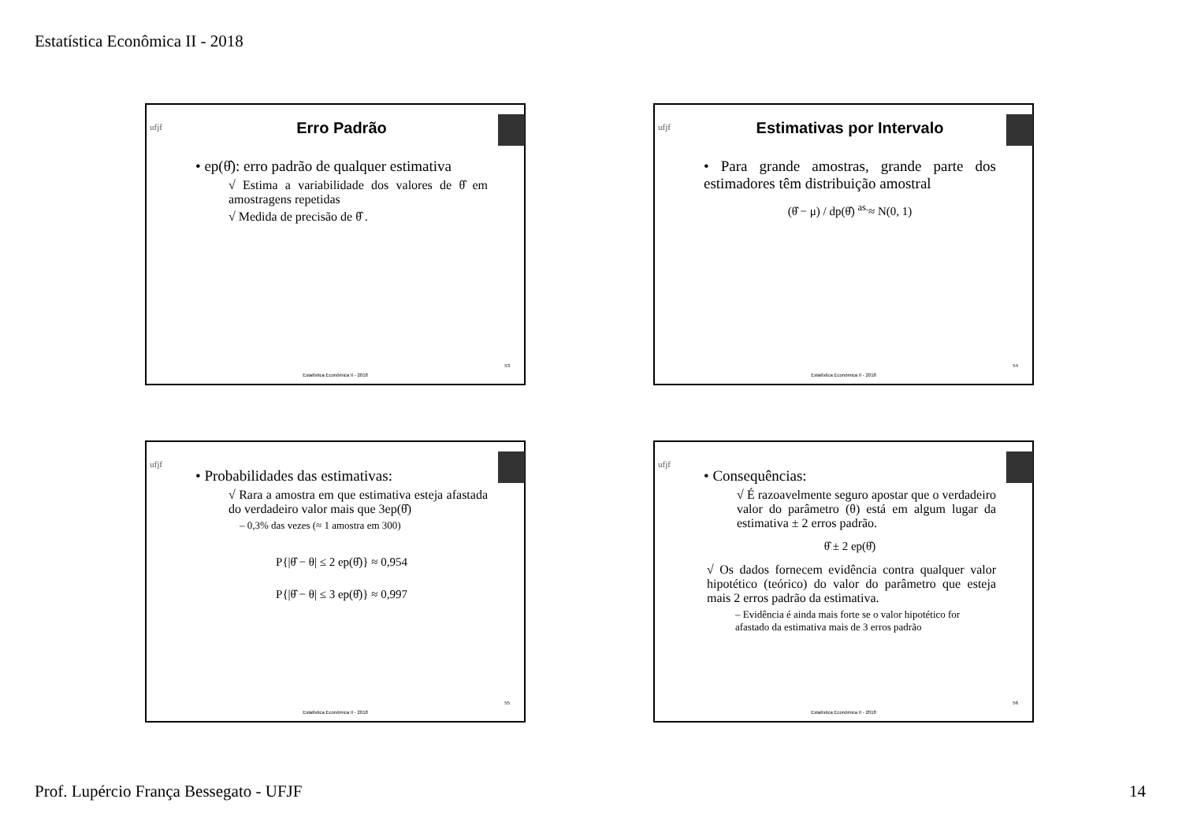Estatística Econômica II - 2018
ufjf
Erro Padrão
• ep(θ̂): erro padrão de qualquer estimativa
√ Estima a variabilidade dos valores de θ̂ em amostragens repetidas
√ Medida de precisão de θ̂ .
53
Estatística Econômica II - 2018
ufjf
Estimativas por Intervalo
• Para grande amostras, grande parte dos estimadores têm distribuição amostral
(θ̂ − μ) / dp(θ̂) <sup>as.</sup>≈ N(0, 1)
54
Estatística Econômica II - 2018
ufjf
• Probabilidades das estimativas:
√ Rara a amostra em que estimativa esteja afastada do verdadeiro valor mais que 3ep(θ̂)
– 0,3% das vezes (≈ 1 amostra em 300)
P{|θ̂ − θ| ≤ 2 ep(θ̂)} ≈ 0,954
P{|θ̂ − θ| ≤ 3 ep(θ̂)} ≈ 0,997
55
Estatística Econômica II - 2018
ufjf
• Consequências:
√ É razoavelmente seguro apostar que o verdadeiro valor do parâmetro (θ) está em algum lugar da estimativa ± 2 erros padrão.
θ̂ ± 2 ep(θ̂)
√ Os dados fornecem evidência contra qualquer valor hipotético (teórico) do valor do parâmetro que esteja mais 2 erros padrão da estimativa.
– Evidência é ainda mais forte se o valor hipotético for afastado da estimativa mais de 3 erros padrão
56
Estatística Econômica II - 2018
Prof. Lupércio França Bessegato - UFJF 14